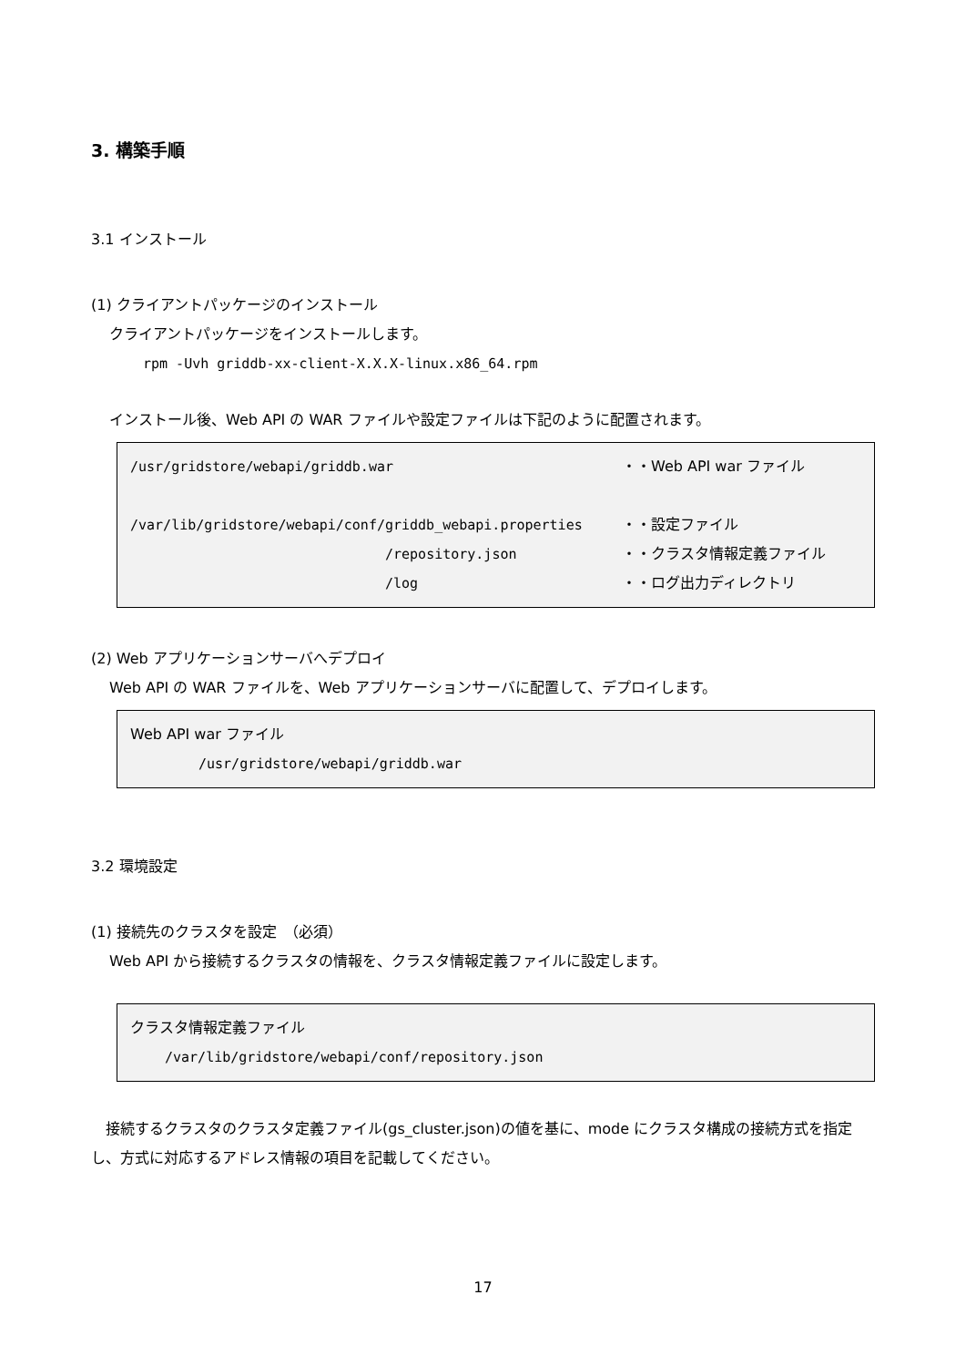3. 構築手順
3.1 インストール
(1) クライアントパッケージのインストール
クライアントパッケージをインストールします。
rpm -Uvh griddb-xx-client-X.X.X-linux.x86_64.rpm
インストール後、Web API の WAR ファイルや設定ファイルは下記のように配置されます。
/usr/gridstore/webapi/griddb.war ・・Web API war ファイル
/var/lib/gridstore/webapi/conf/griddb_webapi.properties ・・設定ファイル
/repository.json ・・クラスタ情報定義ファイル
/log ・・ログ出力ディレクトリ
(2) Web アプリケーションサーバへデプロイ
Web API の WAR ファイルを、Web アプリケーションサーバに配置して、デプロイします。
Web API war ファイル
/usr/gridstore/webapi/griddb.war
3.2 環境設定
(1) 接続先のクラスタを設定　（必須）
Web API から接続するクラスタの情報を、クラスタ情報定義ファイルに設定します。
クラスタ情報定義ファイル
/var/lib/gridstore/webapi/conf/repository.json
　接続するクラスタのクラスタ定義ファイル(gs_cluster.json)の値を基に、mode にクラスタ構成の接続方式を指定し、方式に対応するアドレス情報の項目を記載してください。
17